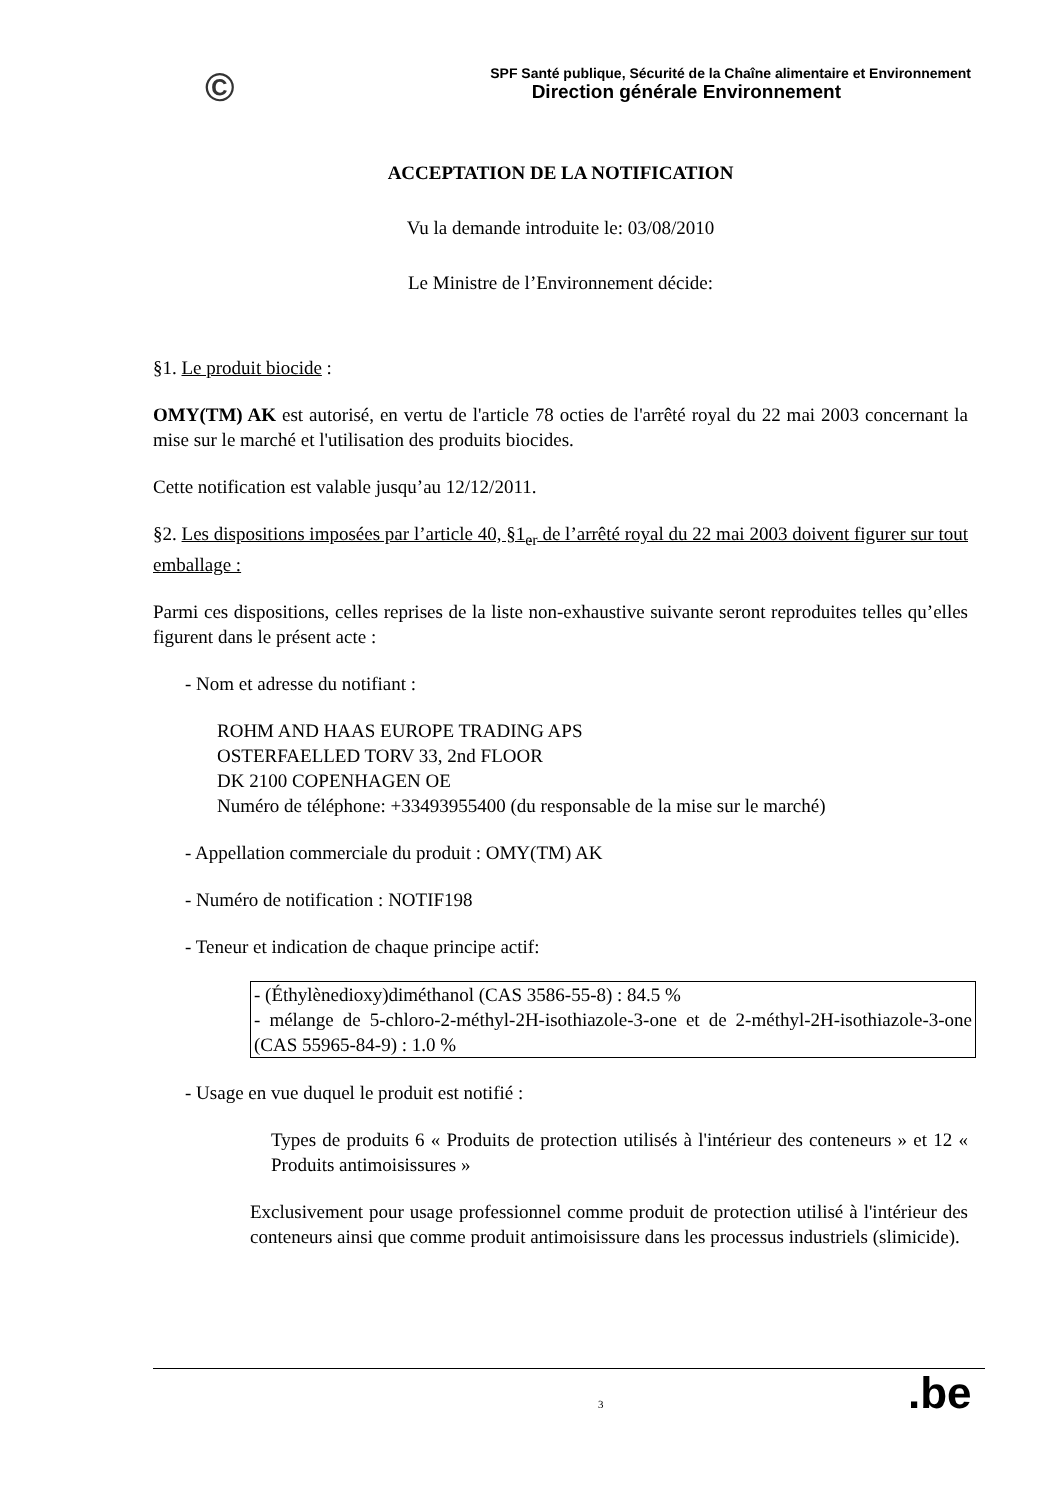©
SPF Santé publique, Sécurité de la Chaîne alimentaire et Environnement
Direction générale Environnement
ACCEPTATION DE LA NOTIFICATION
Vu la demande introduite le: 03/08/2010
Le Ministre de l’Environnement décide:
§1. Le produit biocide :
OMY(TM) AK est autorisé, en vertu de l'article 78 octies de l'arrêté royal du 22 mai 2003 concernant la mise sur le marché et l'utilisation des produits biocides.
Cette notification est valable jusqu’au 12/12/2011.
§2. Les dispositions imposées par l’article 40, §1<sub>er</sub> de l’arrêté royal du 22 mai 2003 doivent figurer sur tout emballage :
Parmi ces dispositions, celles reprises de la liste non-exhaustive suivante seront reproduites telles qu’elles figurent dans le présent acte :
- Nom et adresse du notifiant :
ROHM AND HAAS EUROPE TRADING APS
OSTERFAELLED TORV 33, 2nd FLOOR
DK 2100 COPENHAGEN OE
Numéro de téléphone: +33493955400 (du responsable de la mise sur le marché)
- Appellation commerciale du produit : OMY(TM) AK
- Numéro de notification : NOTIF198
- Teneur et indication de chaque principe actif:
- (Éthylènedioxy)diméthanol (CAS 3586-55-8) : 84.5 %
- mélange de 5-chloro-2-méthyl-2H-isothiazole-3-one et de 2-méthyl-2H-isothiazole-3-one (CAS 55965-84-9) : 1.0 %
- Usage en vue duquel le produit est notifié :
Types de produits 6 « Produits de protection utilisés à l'intérieur des conteneurs » et 12 « Produits antimoisissures »
Exclusivement pour usage professionnel comme produit de protection utilisé à l'intérieur des conteneurs ainsi que comme produit antimoisissure dans les processus industriels (slimicide).
3 .be